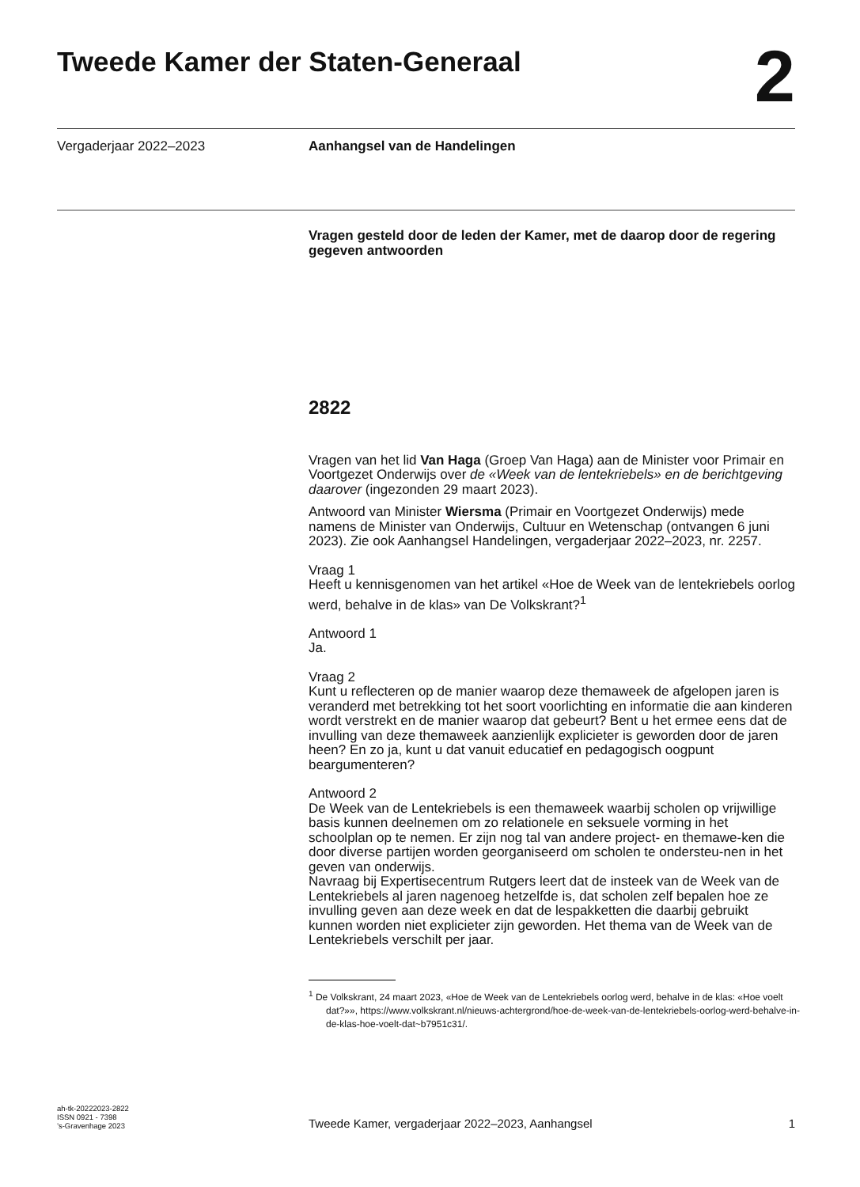Tweede Kamer der Staten-Generaal
2
Vergaderjaar 2022–2023 Aanhangsel van de Handelingen
Vragen gesteld door de leden der Kamer, met de daarop door de regering gegeven antwoorden
2822
Vragen van het lid Van Haga (Groep Van Haga) aan de Minister voor Primair en Voortgezet Onderwijs over de «Week van de lentekriebels» en de berichtgeving daarover (ingezonden 29 maart 2023).
Antwoord van Minister Wiersma (Primair en Voortgezet Onderwijs) mede namens de Minister van Onderwijs, Cultuur en Wetenschap (ontvangen 6 juni 2023). Zie ook Aanhangsel Handelingen, vergaderjaar 2022–2023, nr. 2257.
Vraag 1
Heeft u kennisgenomen van het artikel «Hoe de Week van de lentekriebels oorlog werd, behalve in de klas» van De Volkskrant?<sup>1</sup>
Antwoord 1
Ja.
Vraag 2
Kunt u reflecteren op de manier waarop deze themaweek de afgelopen jaren is veranderd met betrekking tot het soort voorlichting en informatie die aan kinderen wordt verstrekt en de manier waarop dat gebeurt? Bent u het ermee eens dat de invulling van deze themaweek aanzienlijk explicieter is geworden door de jaren heen? En zo ja, kunt u dat vanuit educatief en pedagogisch oogpunt beargumenteren?
Antwoord 2
De Week van de Lentekriebels is een themaweek waarbij scholen op vrijwillige basis kunnen deelnemen om zo relationele en seksuele vorming in het schoolplan op te nemen. Er zijn nog tal van andere project- en themawe-ken die door diverse partijen worden georganiseerd om scholen te ondersteu-nen in het geven van onderwijs.
Navraag bij Expertisecentrum Rutgers leert dat de insteek van de Week van de Lentekriebels al jaren nagenoeg hetzelfde is, dat scholen zelf bepalen hoe ze invulling geven aan deze week en dat de lespakketten die daarbij gebruikt kunnen worden niet explicieter zijn geworden. Het thema van de Week van de Lentekriebels verschilt per jaar.
<sup>1</sup> De Volkskrant, 24 maart 2023, «Hoe de Week van de Lentekriebels oorlog werd, behalve in de klas: «Hoe voelt dat?»», https://www.volkskrant.nl/nieuws-achtergrond/hoe-de-week-van-de-lentekriebels-oorlog-werd-behalve-in-de-klas-hoe-voelt-dat~b7951c31/.
ah-tk-20222023-2822
ISSN 0921 - 7398
’s-Gravenhage 2023
Tweede Kamer, vergaderjaar 2022–2023, Aanhangsel
1